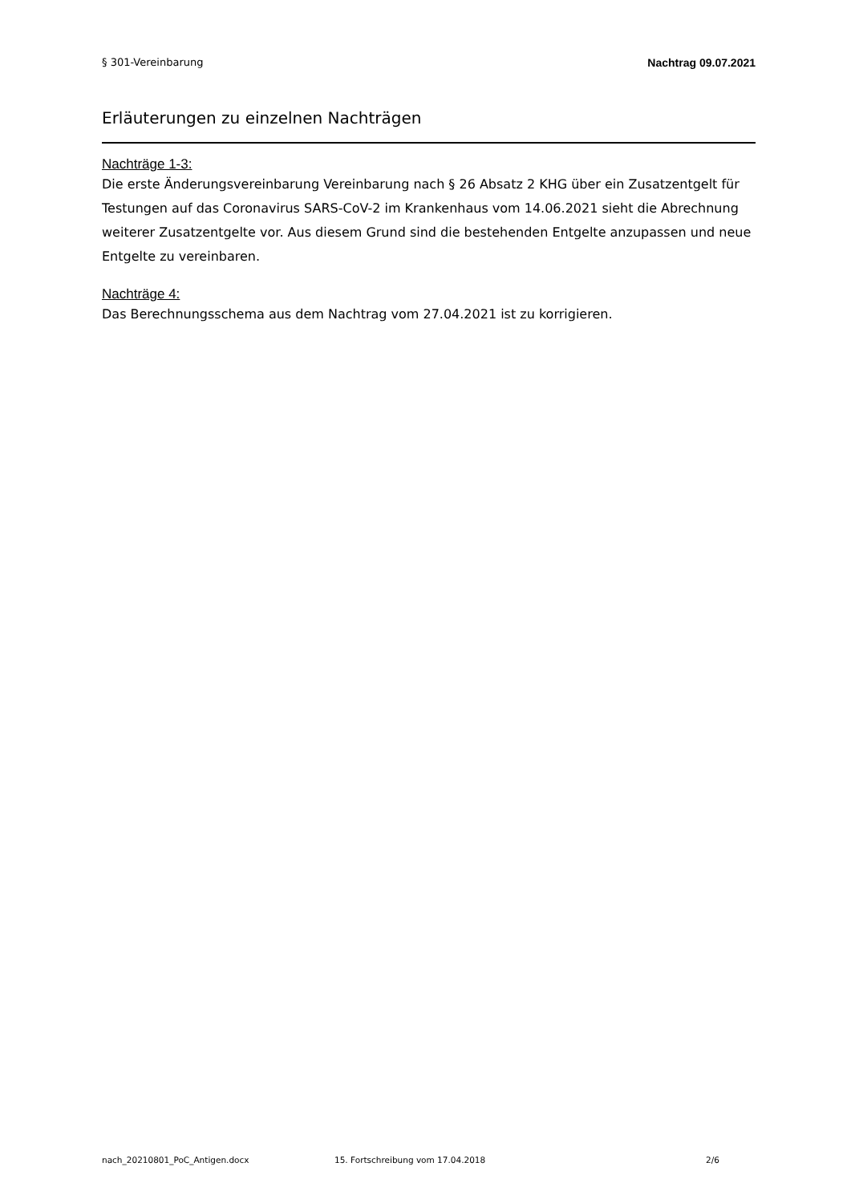§ 301-Vereinbarung Nachtrag 09.07.2021
Erläuterungen zu einzelnen Nachträgen
Nachträge 1-3:
Die erste Änderungsvereinbarung Vereinbarung nach § 26 Absatz 2 KHG über ein Zusatzentgelt für Testungen auf das Coronavirus SARS-CoV-2 im Krankenhaus vom 14.06.2021 sieht die Abrechnung weiterer Zusatzentgelte vor. Aus diesem Grund sind die bestehenden Entgelte anzupassen und neue Entgelte zu vereinbaren.
Nachträge 4:
Das Berechnungsschema aus dem Nachtrag vom 27.04.2021 ist zu korrigieren.
nach_20210801_PoC_Antigen.docx 15. Fortschreibung vom 17.04.2018 2/6